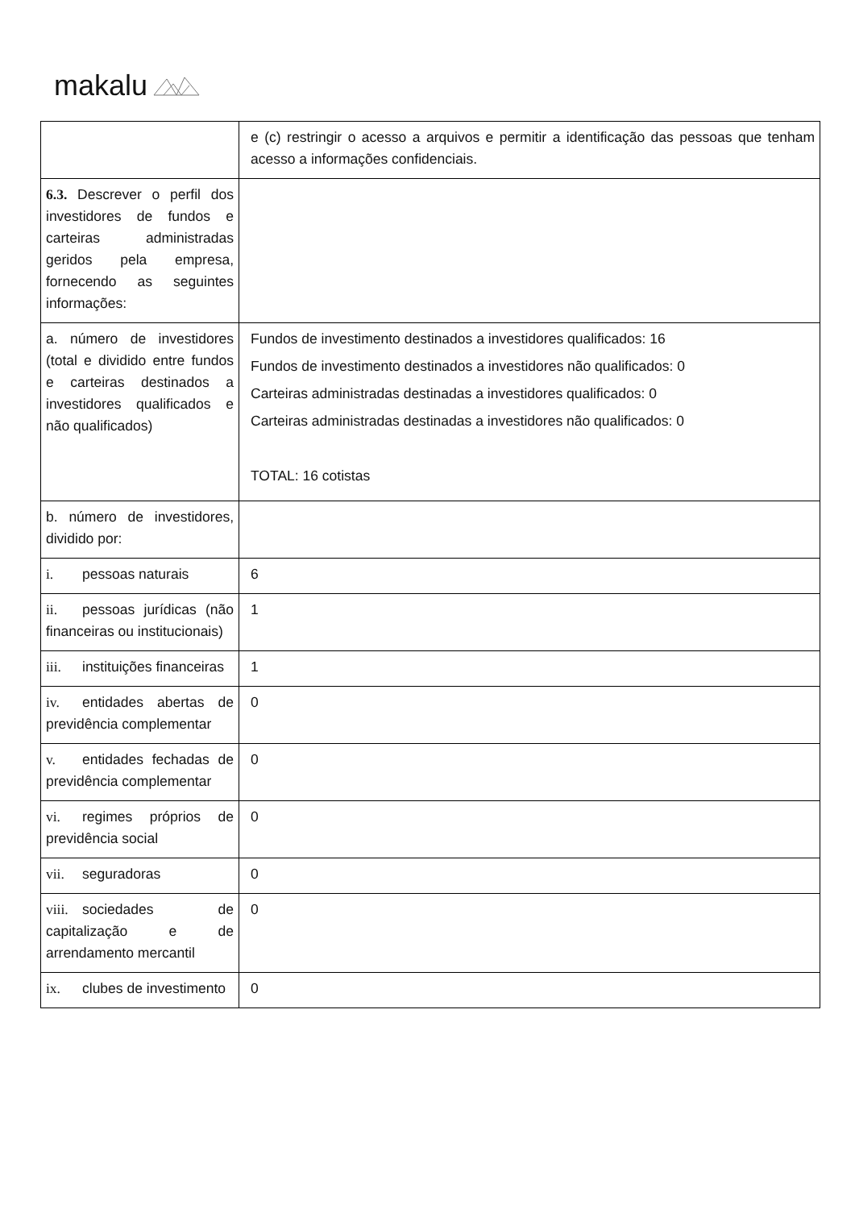makalu
| | e (c) restringir o acesso a arquivos e permitir a identificação das pessoas que tenham acesso a informações confidenciais. |
| 6.3. Descrever o perfil dos investidores de fundos e carteiras administradas geridos pela empresa, fornecendo as seguintes informações: | |
| a. número de investidores (total e dividido entre fundos e carteiras destinados a investidores qualificados e não qualificados) | Fundos de investimento destinados a investidores qualificados: 16 Fundos de investimento destinados a investidores não qualificados: 0 Carteiras administradas destinadas a investidores qualificados: 0 Carteiras administradas destinadas a investidores não qualificados: 0 TOTAL: 16 cotistas |
| b. número de investidores, dividido por: | |
| i. pessoas naturais | 6 |
| ii. pessoas jurídicas (não financeiras ou institucionais) | 1 |
| iii. instituições financeiras | 1 |
| iv. entidades abertas de previdência complementar | 0 |
| v. entidades fechadas de previdência complementar | 0 |
| vi. regimes próprios de previdência social | 0 |
| vii. seguradoras | 0 |
| viii. sociedades de capitalização e de arrendamento mercantil | 0 |
| ix. clubes de investimento | 0 |